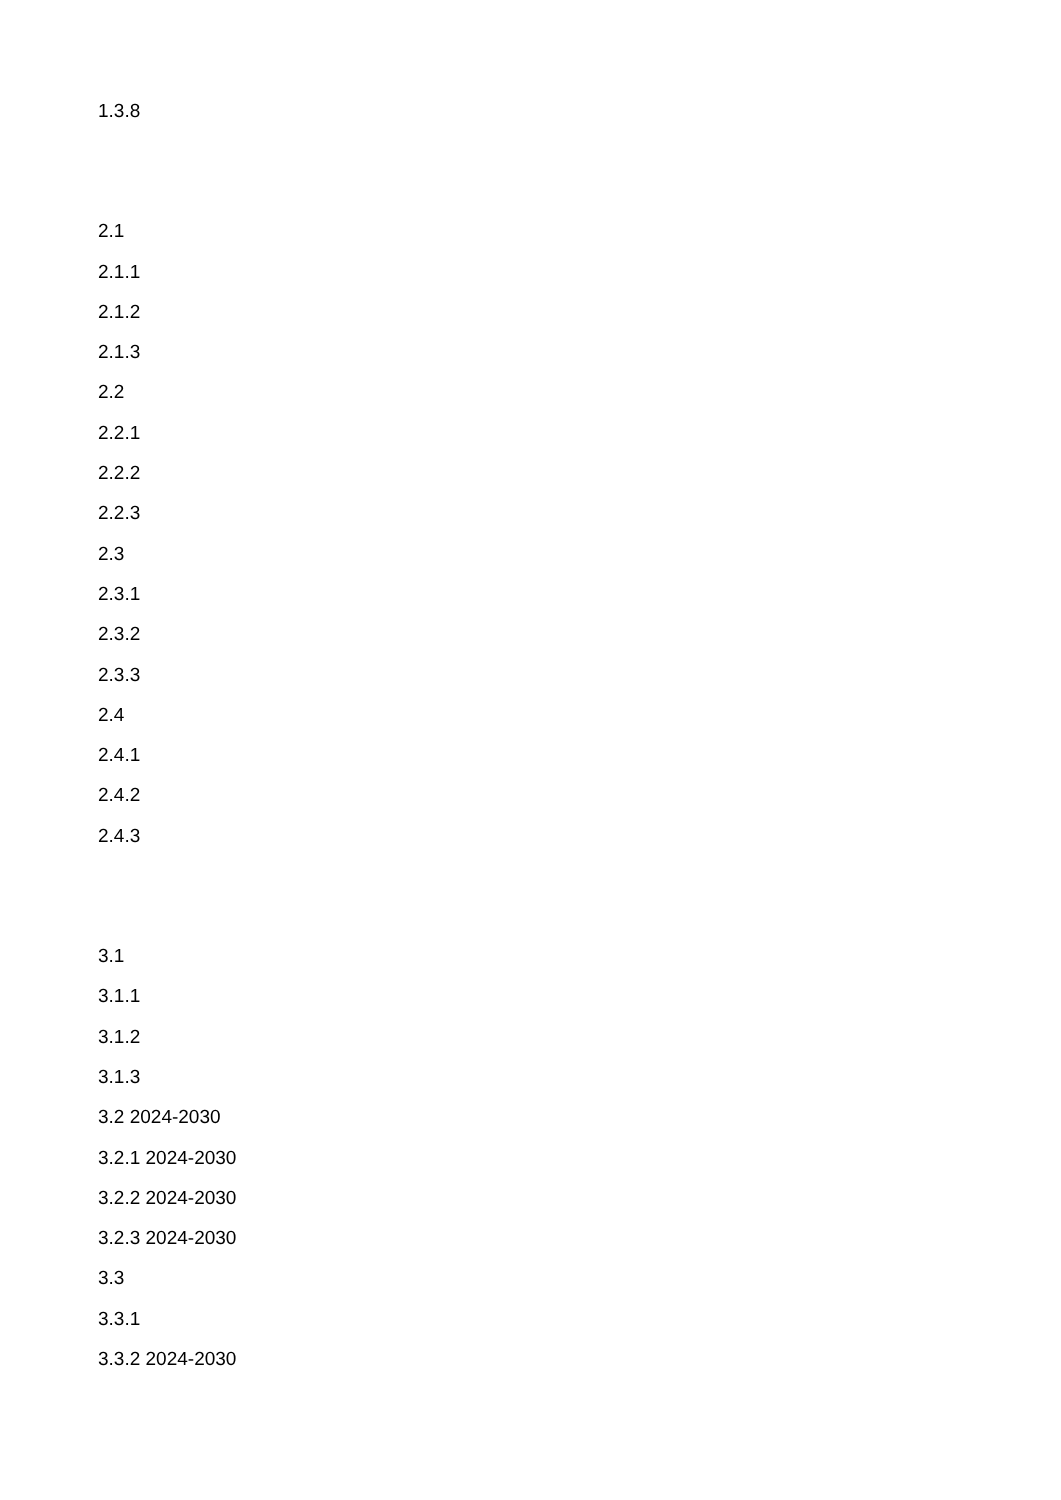1.3.8
2.1
2.1.1
2.1.2
2.1.3
2.2
2.2.1
2.2.2
2.2.3
2.3
2.3.1
2.3.2
2.3.3
2.4
2.4.1
2.4.2
2.4.3
3.1
3.1.1
3.1.2
3.1.3
3.2 2024-2030
3.2.1 2024-2030
3.2.2 2024-2030
3.2.3 2024-2030
3.3
3.3.1
3.3.2 2024-2030